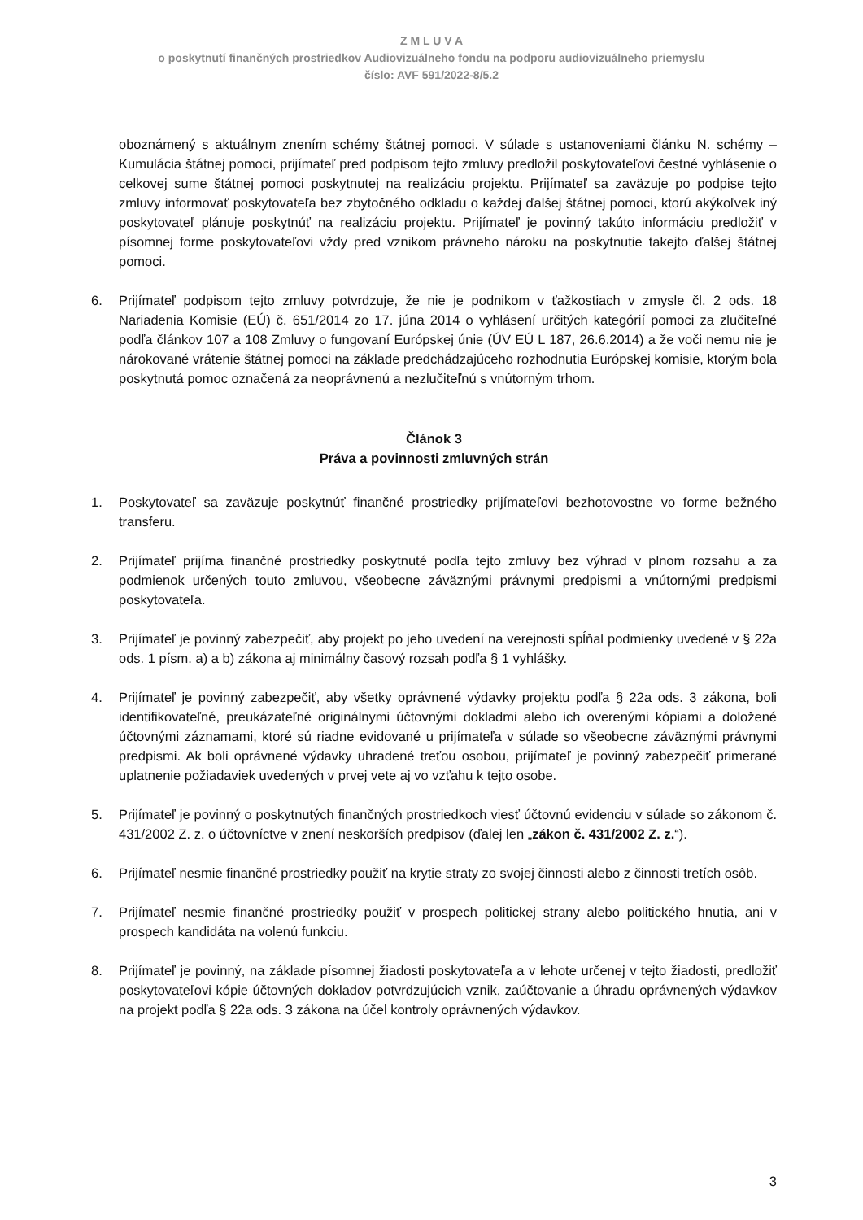Z M L U V A
o poskytnutí finančných prostriedkov Audiovizuálneho fondu na podporu audiovizuálneho priemyslu
číslo: AVF 591/2022-8/5.2
oboznámený s aktuálnym znením schémy štátnej pomoci. V súlade s ustanoveniami článku N. schémy – Kumulácia štátnej pomoci, prijímateľ pred podpisom tejto zmluvy predložil poskytovateľovi čestné vyhlásenie o celkovej sume štátnej pomoci poskytnutej na realizáciu projektu. Prijímateľ sa zaväzuje po podpise tejto zmluvy informovať poskytovateľa bez zbytočného odkladu o každej ďalšej štátnej pomoci, ktorú akýkoľvek iný poskytovateľ plánuje poskytnúť na realizáciu projektu. Prijímateľ je povinný takúto informáciu predložiť v písomnej forme poskytovateľovi vždy pred vznikom právneho nároku na poskytnutie takejto ďalšej štátnej pomoci.
6. Prijímateľ podpisom tejto zmluvy potvrdzuje, že nie je podnikom v ťažkostiach v zmysle čl. 2 ods. 18 Nariadenia Komisie (EÚ) č. 651/2014 zo 17. júna 2014 o vyhlásení určitých kategórií pomoci za zlučiteľné podľa článkov 107 a 108 Zmluvy o fungovaní Európskej únie (ÚV EÚ L 187, 26.6.2014) a že voči nemu nie je nárokované vrátenie štátnej pomoci na základe predchádzajúceho rozhodnutia Európskej komisie, ktorým bola poskytnutá pomoc označená za neoprávnenú a nezlučiteľnú s vnútorným trhom.
Článok 3
Práva a povinnosti zmluvných strán
1. Poskytovateľ sa zaväzuje poskytnúť finančné prostriedky prijímateľovi bezhotovostne vo forme bežného transferu.
2. Prijímateľ prijíma finančné prostriedky poskytnuté podľa tejto zmluvy bez výhrad v plnom rozsahu a za podmienok určených touto zmluvou, všeobecne záväznými právnymi predpismi a vnútornými predpismi poskytovateľa.
3. Prijímateľ je povinný zabezpečiť, aby projekt po jeho uvedení na verejnosti spĺňal podmienky uvedené v § 22a ods. 1 písm. a) a b) zákona aj minimálny časový rozsah podľa § 1 vyhlášky.
4. Prijímateľ je povinný zabezpečiť, aby všetky oprávnené výdavky projektu podľa § 22a ods. 3 zákona, boli identifikovateľné, preukázateľné originálnymi účtovnými dokladmi alebo ich overenými kópiami a doložené účtovnými záznamami, ktoré sú riadne evidované u prijímateľa v súlade so všeobecne záväznými právnymi predpismi. Ak boli oprávnené výdavky uhradené treťou osobou, prijímateľ je povinný zabezpečiť primerané uplatnenie požiadaviek uvedených v prvej vete aj vo vzťahu k tejto osobe.
5. Prijímateľ je povinný o poskytnutých finančných prostriedkoch viesť účtovnú evidenciu v súlade so zákonom č. 431/2002 Z. z. o účtovníctve v znení neskorších predpisov (ďalej len „zákon č. 431/2002 Z. z.“).
6. Prijímateľ nesmie finančné prostriedky použiť na krytie straty zo svojej činnosti alebo z činnosti tretích osôb.
7. Prijímateľ nesmie finančné prostriedky použiť v prospech politickej strany alebo politického hnutia, ani v prospech kandidáta na volenú funkciu.
8. Prijímateľ je povinný, na základe písomnej žiadosti poskytovateľa a v lehote určenej v tejto žiadosti, predložiť poskytovateľovi kópie účtovných dokladov potvrdzujúcich vznik, zaúčtovanie a úhradu oprávnených výdavkov na projekt podľa § 22a ods. 3 zákona na účel kontroly oprávnených výdavkov.
3